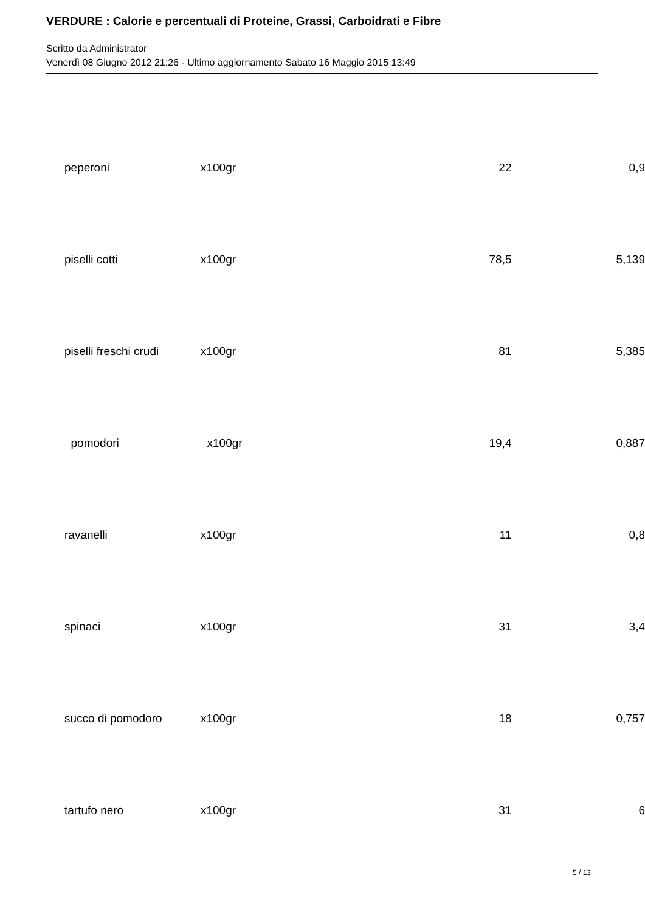VERDURE : Calorie e percentuali di Proteine, Grassi, Carboidrati e Fibre
Scritto da Administrator
Venerdì 08 Giugno 2012 21:26 - Ultimo aggiornamento Sabato 16 Maggio 2015 13:49
| peperoni | x100gr | 22 | 0,9 |
| piselli cotti | x100gr | 78,5 | 5,139 |
| piselli freschi crudi | x100gr | 81 | 5,385 |
| pomodori | x100gr | 19,4 | 0,887 |
| ravanelli | x100gr | 11 | 0,8 |
| spinaci | x100gr | 31 | 3,4 |
| succo di pomodoro | x100gr | 18 | 0,757 |
| tartufo nero | x100gr | 31 | 6 |
5 / 13